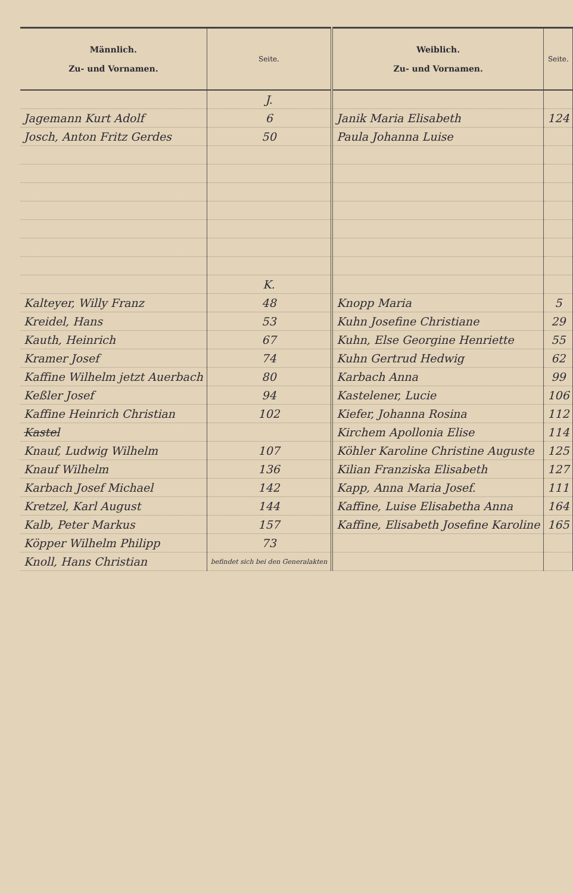| Männlich. Zu- und Vornamen. | Seite. | Weiblich. Zu- und Vornamen. | Seite. |
| --- | --- | --- | --- |
| | J. | | |
| Jagemann Kurt Adolf | 6 | Janik Maria Elisabeth | 124 |
| Josch, Anton Fritz Gerdes | 50 | Paula Johanna Luise | |
| | K. | | |
| Kalteyer, Willy Franz | 48 | Knopp Maria | 5 |
| Kreidel, Hans | 53 | Kuhn Josefine Christiane | 29 |
| Kauth, Heinrich | 67 | Kuhn, Else Georgine Henriette | 55 |
| Kramer Josef | 74 | Kuhn Gertrud Hedwig | 62 |
| Kaffine Wilhelm jetzt Auerbach | 80 | Karbach Anna | 99 |
| Keßler Josef | 94 | Kastelener, Lucie | 106 |
| Kaffine Heinrich Christian | 102 | Kiefer, Johanna Rosina | 112 |
| Kastel | | Kirchem Apollonia Elise | 114 |
| Knauf, Ludwig Wilhelm | 107 | Köhler Karoline Christine Auguste | 125 |
| Knauf Wilhelm | 136 | Kilian Franziska Elisabeth | 127 |
| Karbach Josef Michael | 142 | Kapp, Anna Maria Josef. | 111 |
| Kretzel, Karl August | 144 | Kaffine, Luise Elisabetha Anna | 164 |
| Kalb, Peter Markus | 157 | Kaffine, Elisabeth Josefine Karoline | 165 |
| Köpper Wilhelm Philipp | 73 | | |
| Knoll, Hans Christian | befindet sich bei den Generalakten | | |